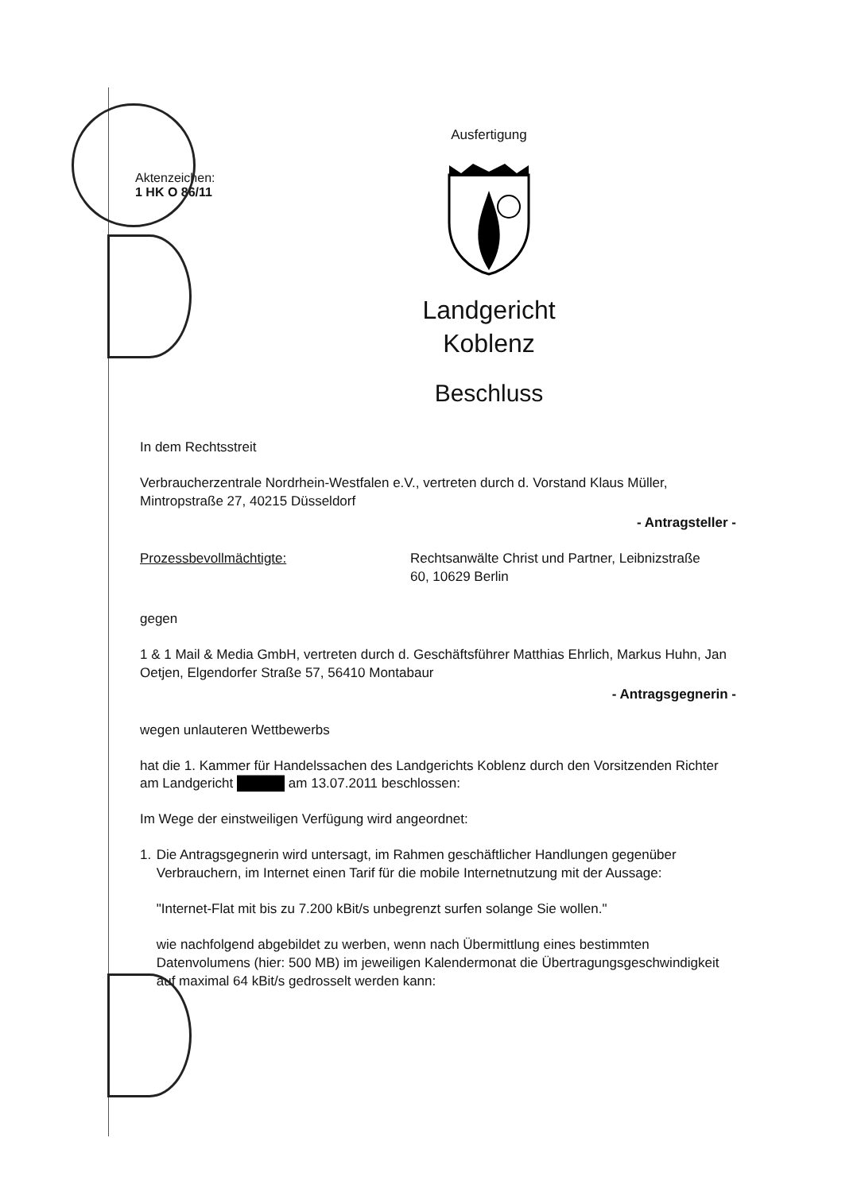Aktenzeichen:
1 HK O 86/11
Ausfertigung
Landgericht
Koblenz
Beschluss
In dem Rechtsstreit
Verbraucherzentrale Nordrhein-Westfalen e.V., vertreten durch d. Vorstand Klaus Müller, Mintropstraße 27, 40215 Düsseldorf
- Antragsteller -
Prozessbevollmächtigte: Rechtsanwälte Christ und Partner, Leibnizstraße 60, 10629 Berlin
gegen
1 & 1 Mail & Media GmbH, vertreten durch d. Geschäftsführer Matthias Ehrlich, Markus Huhn, Jan Oetjen, Elgendorfer Straße 57, 56410 Montabaur
- Antragsgegnerin -
wegen unlauteren Wettbewerbs
hat die 1. Kammer für Handelssachen des Landgerichts Koblenz durch den Vorsitzenden Richter am Landgericht █████ am 13.07.2011 beschlossen:
Im Wege der einstweiligen Verfügung wird angeordnet:
1. Die Antragsgegnerin wird untersagt, im Rahmen geschäftlicher Handlungen gegenüber Verbrauchern, im Internet einen Tarif für die mobile Internetnutzung mit der Aussage:
"Internet-Flat mit bis zu 7.200 kBit/s unbegrenzt surfen solange Sie wollen."
wie nachfolgend abgebildet zu werben, wenn nach Übermittlung eines bestimmten Datenvolumens (hier: 500 MB) im jeweiligen Kalendermonat die Übertragungsgeschwindigkeit auf maximal 64 kBit/s gedrosselt werden kann: